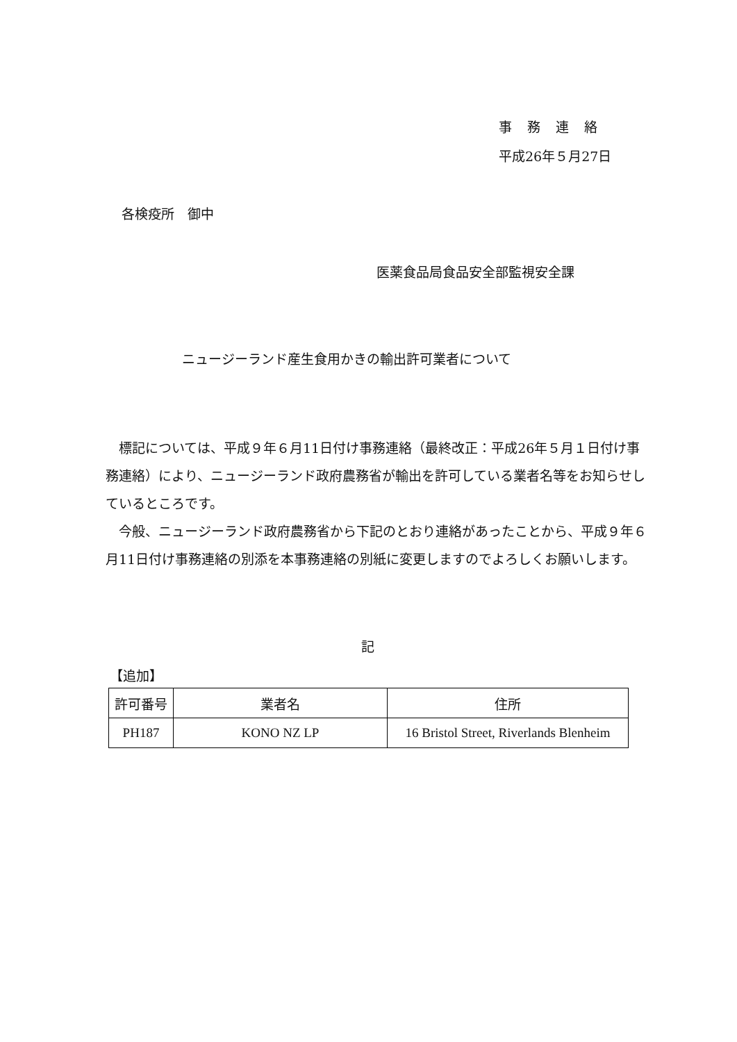事務連絡
平成26年５月27日
各検疫所　御中
医薬食品局食品安全部監視安全課
ニュージーランド産生食用かきの輸出許可業者について
　標記については、平成９年６月11日付け事務連絡（最終改正：平成26年５月１日付け事務連絡）により、ニュージーランド政府農務省が輸出を許可している業者名等をお知らせしているところです。
　今般、ニュージーランド政府農務省から下記のとおり連絡があったことから、平成９年６月11日付け事務連絡の別添を本事務連絡の別紙に変更しますのでよろしくお願いします。
記
【追加】
| 許可番号 | 業者名 | 住所 |
| --- | --- | --- |
| PH187 | KONO NZ LP | 16 Bristol Street, Riverlands Blenheim |